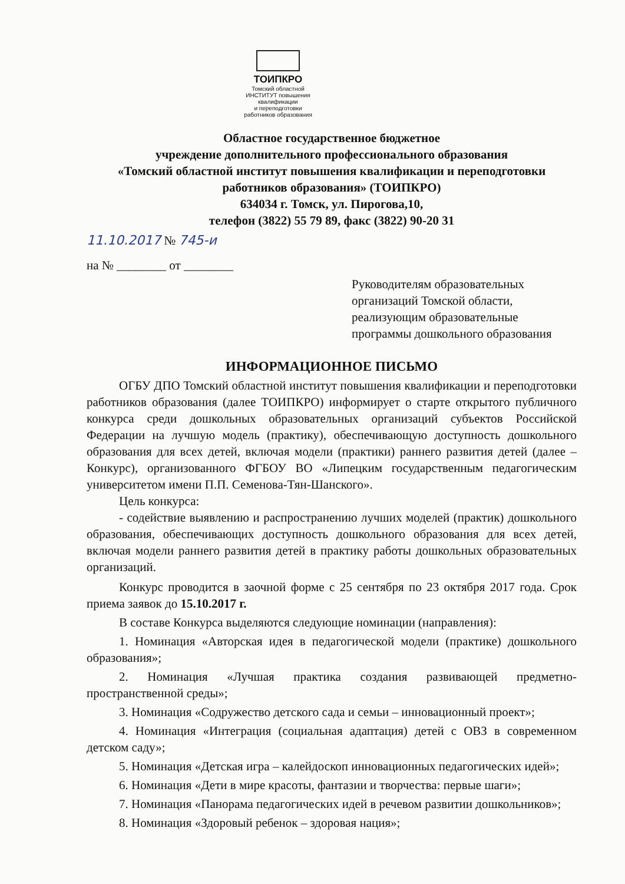ТОИПКРО
Томский областной
ИНСТИТУТ повышения квалификации
и переподготовки работников образования
Областное государственное бюджетное
учреждение дополнительного профессионального образования
«Томский областной институт повышения квалификации и переподготовки
работников образования» (ТОИПКРО)
634034 г. Томск, ул. Пирогова,10,
телефон (3822) 55 79 89, факс (3822) 90-20 31
11.10.2017 № 745-и
на № ________ от ________
Руководителям образовательных организаций Томской области, реализующим образовательные программы дошкольного образования
ИНФОРМАЦИОННОЕ ПИСЬМО
ОГБУ ДПО Томский областной институт повышения квалификации и переподготовки работников образования (далее ТОИПКРО) информирует о старте открытого публичного конкурса среди дошкольных образовательных организаций субъектов Российской Федерации на лучшую модель (практику), обеспечивающую доступность дошкольного образования для всех детей, включая модели (практики) раннего развития детей (далее – Конкурс), организованного ФГБОУ ВО «Липецким государственным педагогическим университетом имени П.П. Семенова-Тян-Шанского».
Цель конкурса:
- содействие выявлению и распространению лучших моделей (практик) дошкольного образования, обеспечивающих доступность дошкольного образования для всех детей, включая модели раннего развития детей в практику работы дошкольных образовательных организаций.
Конкурс проводится в заочной форме с 25 сентября по 23 октября 2017 года. Срок приема заявок до 15.10.2017 г.
В составе Конкурса выделяются следующие номинации (направления):
1. Номинация «Авторская идея в педагогической модели (практике) дошкольного образования»;
2. Номинация «Лучшая практика создания развивающей предметно-пространственной среды»;
3. Номинация «Содружество детского сада и семьи – инновационный проект»;
4. Номинация «Интеграция (социальная адаптация) детей с ОВЗ в современном детском саду»;
5. Номинация «Детская игра – калейдоскоп инновационных педагогических идей»;
6. Номинация «Дети в мире красоты, фантазии и творчества: первые шаги»;
7. Номинация «Панорама педагогических идей в речевом развитии дошкольников»;
8. Номинация «Здоровый ребенок – здоровая нация»;